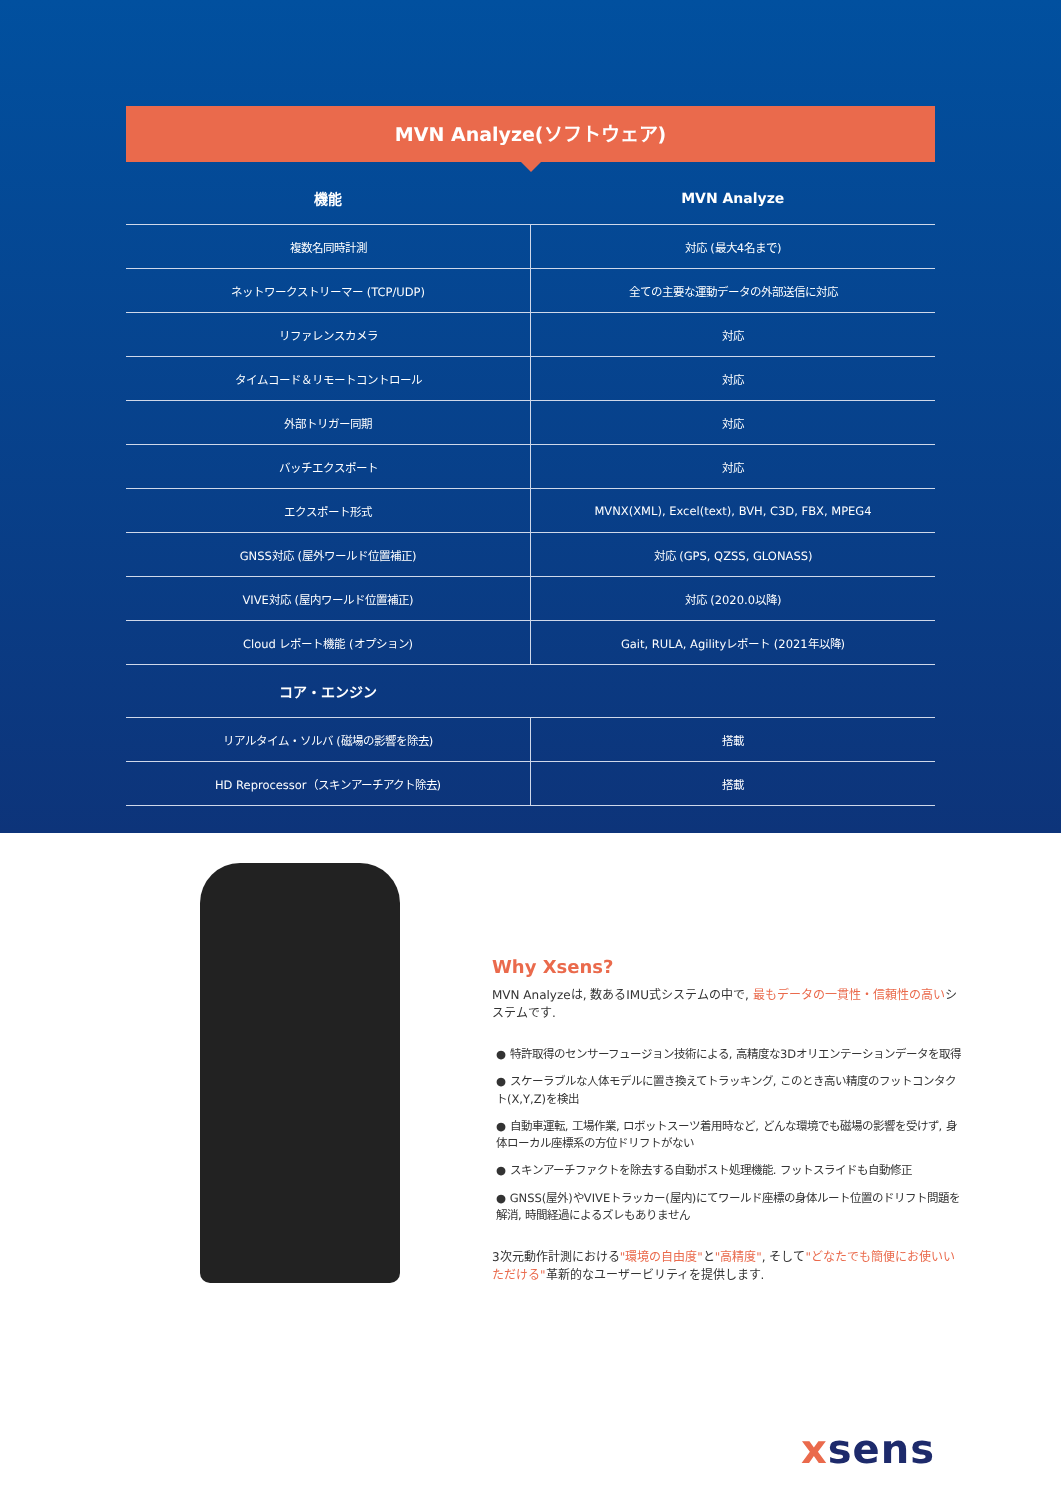MVN Analyze(ソフトウェア)
| 機能 | MVN Analyze |
| --- | --- |
| 複数名同時計測 | 対応 (最大4名まで) |
| ネットワークストリーマー (TCP/UDP) | 全ての主要な運動データの外部送信に対応 |
| リファレンスカメラ | 対応 |
| タイムコード＆リモートコントロール | 対応 |
| 外部トリガー同期 | 対応 |
| バッチエクスポート | 対応 |
| エクスポート形式 | MVNX(XML), Excel(text), BVH, C3D, FBX, MPEG4 |
| GNSS対応 (屋外ワールド位置補正) | 対応 (GPS, QZSS, GLONASS) |
| VIVE対応 (屋内ワールド位置補正) | 対応 (2020.0以降) |
| Cloud レポート機能 (オプション) | Gait, RULA, Agilityレポート (2021年以降) |
| コア・エンジン | |
| リアルタイム・ソルバ (磁場の影響を除去) | 搭載 |
| HD Reprocessor（スキンアーチアクト除去) | 搭載 |
Why Xsens?
MVN Analyzeは, 数あるIMU式システムの中で, 最もデータの一貫性・信頼性の高いシステムです.
● 特許取得のセンサーフュージョン技術による, 高精度な3Dオリエンテーションデータを取得
● スケーラブルな人体モデルに置き換えてトラッキング, このとき高い精度のフットコンタクト(X,Y,Z)を検出
● 自動車運転, 工場作業, ロボットスーツ着用時など, どんな環境でも磁場の影響を受けず, 身体ローカル座標系の方位ドリフトがない
● スキンアーチファクトを除去する自動ポスト処理機能. フットスライドも自動修正
● GNSS(屋外)やVIVEトラッカー(屋内)にてワールド座標の身体ルート位置のドリフト問題を解消, 時間経過によるズレもありません
3次元動作計測における"環境の自由度"と"高精度", そして"どなたでも簡便にお使いいただける"革新的なユーザービリティを提供します.
xsens